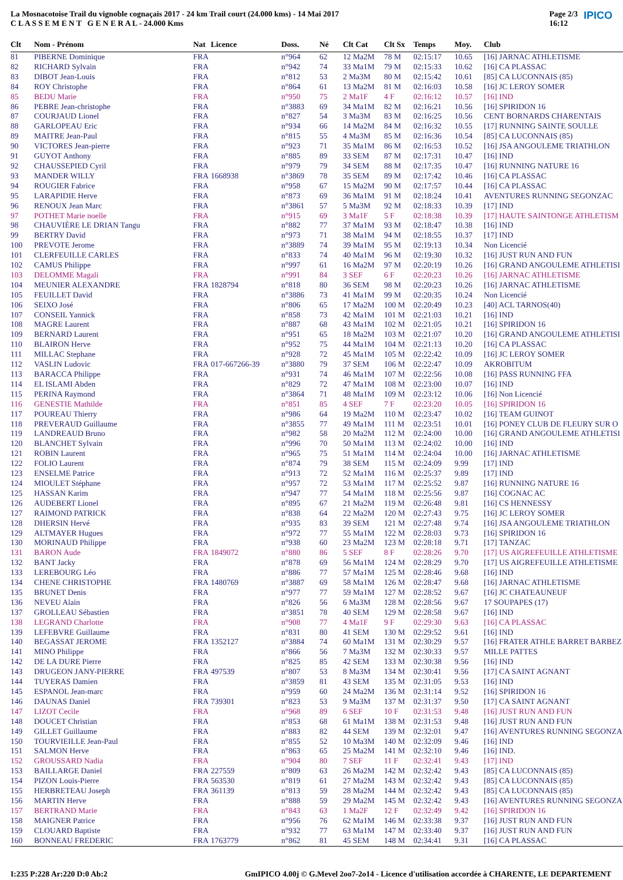La Mosnacotoise Trail du vignoble cognaçais 2017 - 24 km Trail court (24.000 kms) - 14 Mai 2017
C L A S S E M E N T G E N E R A L - 24.000 Kms
Page 2/3
16:12 IPICO
| Clt | Nom - Prénom | Nat | Licence | Doss. | Né | Clt Cat | Clt Sx | Temps | Moy. | Club |
| --- | --- | --- | --- | --- | --- | --- | --- | --- | --- | --- |
| 81 | PIBERNE Dominique | FRA | | n°964 | 62 | 12 Ma2M | 78 M | 02:15:17 | 10.65 | [16] JARNAC ATHLETISME |
| 82 | RICHARD Sylvain | FRA | | n°942 | 74 | 33 Ma1M | 79 M | 02:15:33 | 10.62 | [16] CA PLASSAC |
| 83 | DIBOT Jean-Louis | FRA | | n°812 | 53 | 2 Ma3M | 80 M | 02:15:42 | 10.61 | [85] CA LUCONNAIS (85) |
| 84 | ROY Christophe | FRA | | n°864 | 61 | 13 Ma2M | 81 M | 02:16:03 | 10.58 | [16] JC LEROY SOMER |
| 85 | BEDU Marie | FRA | | n°950 | 75 | 2 Ma1F | 4 F | 02:16:12 | 10.57 | [16] IND |
| 86 | PEBRE Jean-christophe | FRA | | n°3883 | 69 | 34 Ma1M | 82 M | 02:16:21 | 10.56 | [16] SPIRIDON 16 |
| 87 | COURJAUD Lionel | FRA | | n°827 | 54 | 3 Ma3M | 83 M | 02:16:25 | 10.56 | CENT BORNARDS CHARENTAIS |
| 88 | GARLOPEAU Eric | FRA | | n°934 | 66 | 14 Ma2M | 84 M | 02:16:32 | 10.55 | [17] RUNNING SAINTE SOULLE |
| 89 | MAITRE Jean-Paul | FRA | | n°815 | 55 | 4 Ma3M | 85 M | 02:16:36 | 10.54 | [85] CA LUCONNAIS (85) |
| 90 | VICTORES Jean-pierre | FRA | | n°923 | 71 | 35 Ma1M | 86 M | 02:16:53 | 10.52 | [16] JSA ANGOULEME TRIATHLON |
| 91 | GUYOT Anthony | FRA | | n°885 | 89 | 33 SEM | 87 M | 02:17:31 | 10.47 | [16] IND |
| 92 | CHAUSSEPIED Cyril | FRA | | n°979 | 79 | 34 SEM | 88 M | 02:17:35 | 10.47 | [16] RUNNING NATURE 16 |
| 93 | MANDER WILLY | FRA | 1668938 | n°3869 | 78 | 35 SEM | 89 M | 02:17:42 | 10.46 | [16] CA PLASSAC |
| 94 | ROUGIER Fabrice | FRA | | n°958 | 67 | 15 Ma2M | 90 M | 02:17:57 | 10.44 | [16] CA PLASSAC |
| 95 | LARAPIDIE Herve | FRA | | n°873 | 69 | 36 Ma1M | 91 M | 02:18:24 | 10.41 | AVENTURES RUNNING SEGONZAC |
| 96 | RENOUX Jean Marc | FRA | | n°3861 | 57 | 5 Ma3M | 92 M | 02:18:33 | 10.39 | [17] IND |
| 97 | POTHET Marie noelle | FRA | | n°915 | 69 | 3 Ma1F | 5 F | 02:18:38 | 10.39 | [17] HAUTE SAINTONGE ATHLETISM |
| 98 | CHAUVIÈRE LE DRIAN Tangu | FRA | | n°882 | 77 | 37 Ma1M | 93 M | 02:18:47 | 10.38 | [16] IND |
| 99 | BERTRY David | FRA | | n°973 | 71 | 38 Ma1M | 94 M | 02:18:55 | 10.37 | [17] IND |
| 100 | PREVOTE Jerome | FRA | | n°3889 | 74 | 39 Ma1M | 95 M | 02:19:13 | 10.34 | Non Licencié |
| 101 | CLERFEUILLE CARLES | FRA | | n°833 | 74 | 40 Ma1M | 96 M | 02:19:30 | 10.32 | [16] JUST RUN AND FUN |
| 102 | CAMUS Philippe | FRA | | n°997 | 61 | 16 Ma2M | 97 M | 02:20:19 | 10.26 | [16] GRAND ANGOULEME ATHLETISI |
| 103 | DELOMME Magali | FRA | | n°991 | 84 | 3 SEF | 6 F | 02:20:23 | 10.26 | [16] JARNAC ATHLETISME |
| 104 | MEUNIER ALEXANDRE | FRA | 1828794 | n°818 | 80 | 36 SEM | 98 M | 02:20:23 | 10.26 | [16] JARNAC ATHLETISME |
| 105 | FEUILLET David | FRA | | n°3886 | 73 | 41 Ma1M | 99 M | 02:20:35 | 10.24 | Non Licencié |
| 106 | SEIXO José | FRA | | n°806 | 65 | 17 Ma2M | 100 M | 02:20:49 | 10.23 | [40] ACL TARNOS(40) |
| 107 | CONSEIL Yannick | FRA | | n°858 | 73 | 42 Ma1M | 101 M | 02:21:03 | 10.21 | [16] IND |
| 108 | MAGRE Laurent | FRA | | n°887 | 68 | 43 Ma1M | 102 M | 02:21:05 | 10.21 | [16] SPIRIDON 16 |
| 109 | BERNARD Laurent | FRA | | n°951 | 65 | 18 Ma2M | 103 M | 02:21:07 | 10.20 | [16] GRAND ANGOULEME ATHLETISI |
| 110 | BLAIRON Herve | FRA | | n°952 | 75 | 44 Ma1M | 104 M | 02:21:13 | 10.20 | [16] CA PLASSAC |
| 111 | MILLAC Stephane | FRA | | n°928 | 72 | 45 Ma1M | 105 M | 02:22:42 | 10.09 | [16] JC LEROY SOMER |
| 112 | VASLIN Ludovic | FRA | 017-667266-39 | n°3880 | 79 | 37 SEM | 106 M | 02:22:47 | 10.09 | AKROBITUM |
| 113 | BARACCA Philippe | FRA | | n°931 | 74 | 46 Ma1M | 107 M | 02:22:56 | 10.08 | [16] PASS RUNNING FFA |
| 114 | EL ISLAMI Abden | FRA | | n°829 | 72 | 47 Ma1M | 108 M | 02:23:00 | 10.07 | [16] IND |
| 115 | PERINA Raymond | FRA | | n°3864 | 71 | 48 Ma1M | 109 M | 02:23:12 | 10.06 | [16] Non Licencié |
| 116 | GENESTIE Mathilde | FRA | | n°851 | 85 | 4 SEF | 7 F | 02:23:20 | 10.05 | [16] SPIRIDON 16 |
| 117 | POUREAU Thierry | FRA | | n°986 | 64 | 19 Ma2M | 110 M | 02:23:47 | 10.02 | [16] TEAM GUINOT |
| 118 | PREVERAUD Guillaume | FRA | | n°3855 | 77 | 49 Ma1M | 111 M | 02:23:51 | 10.01 | [16] PONEY CLUB DE FLEURY SUR O |
| 119 | LANDREAUD Bruno | FRA | | n°982 | 58 | 20 Ma2M | 112 M | 02:24:00 | 10.00 | [16] GRAND ANGOULEME ATHLETISI |
| 120 | BLANCHET Sylvain | FRA | | n°996 | 70 | 50 Ma1M | 113 M | 02:24:02 | 10.00 | [16] IND |
| 121 | ROBIN Laurent | FRA | | n°965 | 75 | 51 Ma1M | 114 M | 02:24:04 | 10.00 | [16] JARNAC ATHLETISME |
| 122 | FOLIO Laurent | FRA | | n°874 | 79 | 38 SEM | 115 M | 02:24:09 | 9.99 | [17] IND |
| 123 | ENSELME Patrice | FRA | | n°913 | 72 | 52 Ma1M | 116 M | 02:25:37 | 9.89 | [17] IND |
| 124 | MIOULET Stéphane | FRA | | n°957 | 72 | 53 Ma1M | 117 M | 02:25:52 | 9.87 | [16] RUNNING NATURE 16 |
| 125 | HASSAN Karim | FRA | | n°947 | 77 | 54 Ma1M | 118 M | 02:25:56 | 9.87 | [16] COGNAC AC |
| 126 | AUDEBERT Lionel | FRA | | n°895 | 67 | 21 Ma2M | 119 M | 02:26:48 | 9.81 | [16] CS HENNESSY |
| 127 | RAIMOND PATRICK | FRA | | n°838 | 64 | 22 Ma2M | 120 M | 02:27:43 | 9.75 | [16] JC LEROY SOMER |
| 128 | DHERSIN Hervé | FRA | | n°935 | 83 | 39 SEM | 121 M | 02:27:48 | 9.74 | [16] JSA ANGOULEME TRIATHLON |
| 129 | ALTMAYER Hugues | FRA | | n°972 | 77 | 55 Ma1M | 122 M | 02:28:03 | 9.73 | [16] SPIRIDON 16 |
| 130 | MORINAUD Philippe | FRA | | n°938 | 60 | 23 Ma2M | 123 M | 02:28:18 | 9.71 | [17] TANZAC |
| 131 | BARON Aude | FRA | 1849072 | n°880 | 86 | 5 SEF | 8 F | 02:28:26 | 9.70 | [17] US AIGREFEUILLE ATHLETISME |
| 132 | BANT Jacky | FRA | | n°878 | 69 | 56 Ma1M | 124 M | 02:28:29 | 9.70 | [17] US AIGREFEUILLE ATHLETISME |
| 133 | LEREBOURG Léo | FRA | | n°886 | 77 | 57 Ma1M | 125 M | 02:28:46 | 9.68 | [16] IND |
| 134 | CHENE CHRISTOPHE | FRA | 1480769 | n°3887 | 69 | 58 Ma1M | 126 M | 02:28:47 | 9.68 | [16] JARNAC ATHLETISME |
| 135 | BRUNET Denis | FRA | | n°977 | 77 | 59 Ma1M | 127 M | 02:28:52 | 9.67 | [16] JC CHATEAUNEUF |
| 136 | NEVEU Alain | FRA | | n°826 | 56 | 6 Ma3M | 128 M | 02:28:56 | 9.67 | 17 SOUPAPES (17) |
| 137 | GROLLEAU Sébastien | FRA | | n°3851 | 78 | 40 SEM | 129 M | 02:28:58 | 9.67 | [16] IND |
| 138 | LEGRAND Charlotte | FRA | | n°908 | 77 | 4 Ma1F | 9 F | 02:29:30 | 9.63 | [16] CA PLASSAC |
| 139 | LEFEBVRE Guillaume | FRA | | n°831 | 80 | 41 SEM | 130 M | 02:29:52 | 9.61 | [16] IND |
| 140 | BEGASSAT JEROME | FRA | 1352127 | n°3884 | 74 | 60 Ma1M | 131 M | 02:30:29 | 9.57 | [16] FRATER ATHLE BARRET BARBEZ |
| 141 | MINO Philippe | FRA | | n°866 | 56 | 7 Ma3M | 132 M | 02:30:33 | 9.57 | MILLE PATTES |
| 142 | DE LA DURE Pierre | FRA | | n°825 | 85 | 42 SEM | 133 M | 02:30:38 | 9.56 | [16] IND |
| 143 | DRUGEON JANY-PIERRE | FRA | 497539 | n°807 | 53 | 8 Ma3M | 134 M | 02:30:41 | 9.56 | [17] CA SAINT AGNANT |
| 144 | TUYERAS Damien | FRA | | n°3859 | 81 | 43 SEM | 135 M | 02:31:05 | 9.53 | [16] IND |
| 145 | ESPANOL Jean-marc | FRA | | n°959 | 60 | 24 Ma2M | 136 M | 02:31:14 | 9.52 | [16] SPIRIDON 16 |
| 146 | DAUNAS Daniel | FRA | 739301 | n°823 | 53 | 9 Ma3M | 137 M | 02:31:37 | 9.50 | [17] CA SAINT AGNANT |
| 147 | LIZOT Cecile | FRA | | n°968 | 89 | 6 SEF | 10 F | 02:31:53 | 9.48 | [16] JUST RUN AND FUN |
| 148 | DOUCET Christian | FRA | | n°853 | 68 | 61 Ma1M | 138 M | 02:31:53 | 9.48 | [16] JUST RUN AND FUN |
| 149 | GILLET Guillaume | FRA | | n°883 | 82 | 44 SEM | 139 M | 02:32:01 | 9.47 | [16] AVENTURES RUNNING SEGONZA |
| 150 | TOURVIEILLE Jean-Paul | FRA | | n°855 | 52 | 10 Ma3M | 140 M | 02:32:09 | 9.46 | [16] IND |
| 151 | SALMON Herve | FRA | | n°863 | 65 | 25 Ma2M | 141 M | 02:32:10 | 9.46 | [16] IND. |
| 152 | GROUSSARD Nadia | FRA | | n°904 | 80 | 7 SEF | 11 F | 02:32:41 | 9.43 | [17] IND |
| 153 | BAILLARGE Daniel | FRA | 227559 | n°809 | 63 | 26 Ma2M | 142 M | 02:32:42 | 9.43 | [85] CA LUCONNAIS (85) |
| 154 | PIZON Louis-Pierre | FRA | 563530 | n°819 | 61 | 27 Ma2M | 143 M | 02:32:42 | 9.43 | [85] CA LUCONNAIS (85) |
| 155 | HERBRETEAU Joseph | FRA | 361139 | n°813 | 59 | 28 Ma2M | 144 M | 02:32:42 | 9.43 | [85] CA LUCONNAIS (85) |
| 156 | MARTIN Herve | FRA | | n°888 | 59 | 29 Ma2M | 145 M | 02:32:42 | 9.43 | [16] AVENTURES RUNNING SEGONZA |
| 157 | BERTRAND Marie | FRA | | n°843 | 63 | 1 Ma2F | 12 F | 02:32:49 | 9.42 | [16] SPIRIDON 16 |
| 158 | MAIGNER Patrice | FRA | | n°956 | 76 | 62 Ma1M | 146 M | 02:33:38 | 9.37 | [16] JUST RUN AND FUN |
| 159 | CLOUARD Baptiste | FRA | | n°932 | 77 | 63 Ma1M | 147 M | 02:33:40 | 9.37 | [16] JUST RUN AND FUN |
| 160 | BONNEAU FREDERIC | FRA | 1763779 | n°862 | 81 | 45 SEM | 148 M | 02:34:41 | 9.31 | [16] CA PLASSAC |
I:235 P:228 Ar:220 D:0 Ab:2 GmIPICO 4.00j © G.Mevel 2oo7-2o14 - Licence d'utilisation accordée à CHARENTE, LE DEPARTEMENT